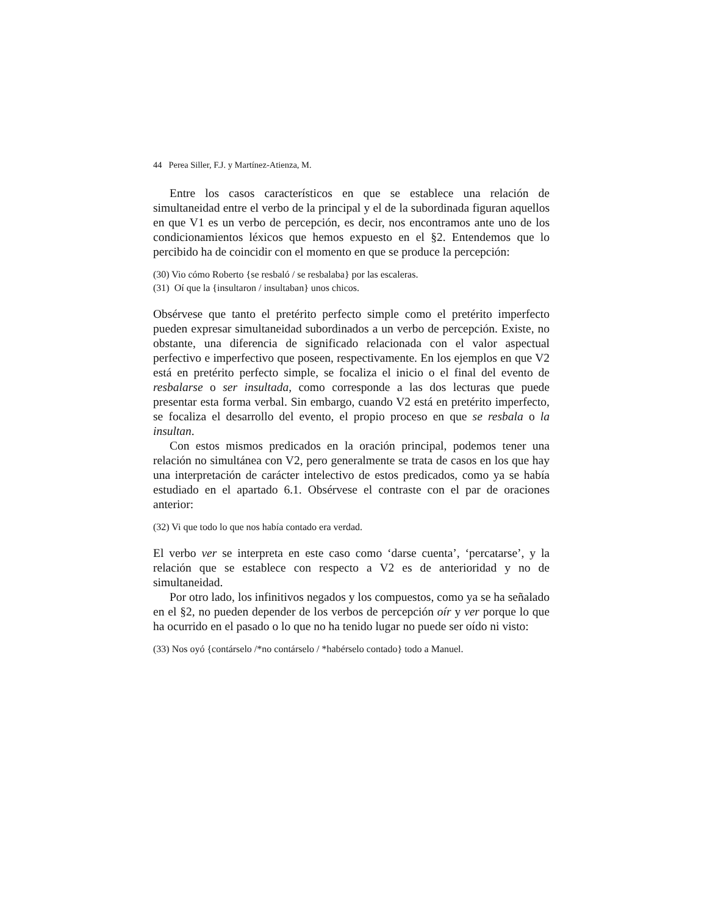44 Perea Siller, F.J. y Martínez-Atienza, M.
Entre los casos característicos en que se establece una relación de simultaneidad entre el verbo de la principal y el de la subordinada figuran aquellos en que V1 es un verbo de percepción, es decir, nos encontramos ante uno de los condicionamientos léxicos que hemos expuesto en el §2. Entendemos que lo percibido ha de coincidir con el momento en que se produce la percepción:
(30) Vio cómo Roberto {se resbaló / se resbalaba} por las escaleras.
(31) Oí que la {insultaron / insultaban} unos chicos.
Obsérvese que tanto el pretérito perfecto simple como el pretérito imperfecto pueden expresar simultaneidad subordinados a un verbo de percepción. Existe, no obstante, una diferencia de significado relacionada con el valor aspectual perfectivo e imperfectivo que poseen, respectivamente. En los ejemplos en que V2 está en pretérito perfecto simple, se focaliza el inicio o el final del evento de resbalarse o ser insultada, como corresponde a las dos lecturas que puede presentar esta forma verbal. Sin embargo, cuando V2 está en pretérito imperfecto, se focaliza el desarrollo del evento, el propio proceso en que se resbala o la insultan.
Con estos mismos predicados en la oración principal, podemos tener una relación no simultánea con V2, pero generalmente se trata de casos en los que hay una interpretación de carácter intelectivo de estos predicados, como ya se había estudiado en el apartado 6.1. Obsérvese el contraste con el par de oraciones anterior:
(32) Vi que todo lo que nos había contado era verdad.
El verbo ver se interpreta en este caso como ‘darse cuenta’, ‘percatarse’, y la relación que se establece con respecto a V2 es de anterioridad y no de simultaneidad.
Por otro lado, los infinitivos negados y los compuestos, como ya se ha señalado en el §2, no pueden depender de los verbos de percepción oír y ver porque lo que ha ocurrido en el pasado o lo que no ha tenido lugar no puede ser oído ni visto:
(33) Nos oyó {contárselo /*no contárselo / *habérselo contado} todo a Manuel.